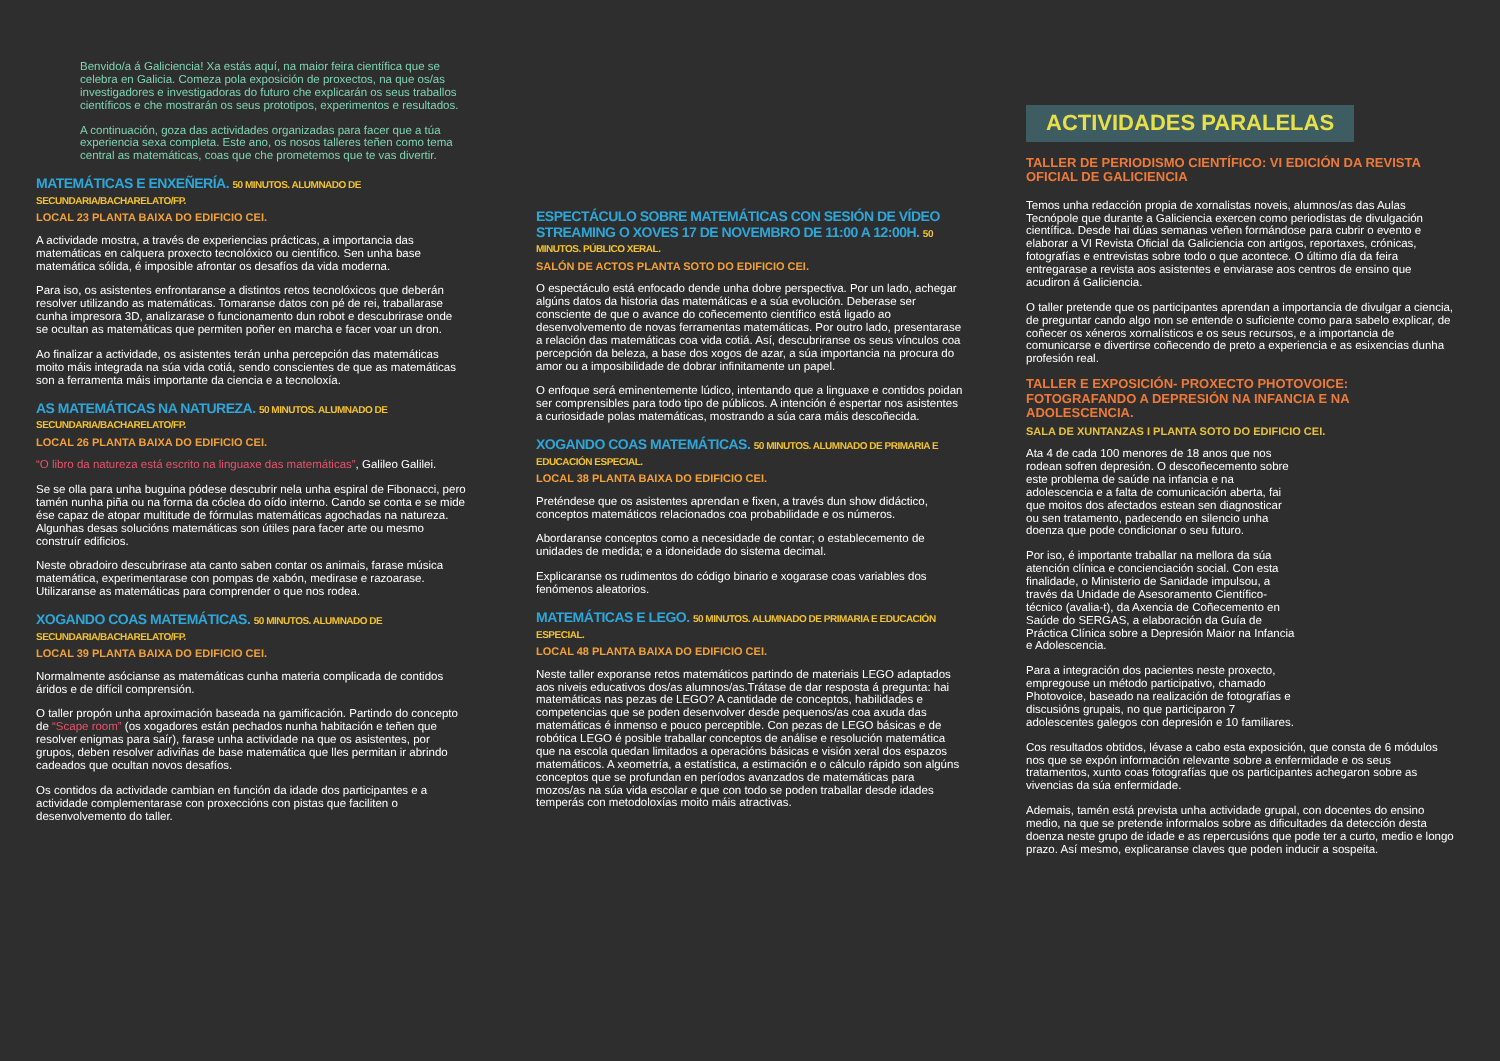Benvido/a á Galiciencia! Xa estás aquí, na maior feira científica que se celebra en Galicia. Comeza pola exposición de proxectos, na que os/as investigadores e investigadoras do futuro che explicarán os seus traballos científicos e che mostrarán os seus prototipos, experimentos e resultados.
A continuación, goza das actividades organizadas para facer que a túa experiencia sexa completa. Este ano, os nosos talleres teñen como tema central as matemáticas, coas que che prometemos que te vas divertir.
MATEMÁTICAS E ENXEÑERÍA. 50 MINUTOS. ALUMNADO DE SECUNDARIA/BACHARELATO/FP.
LOCAL 23 PLANTA BAIXA DO EDIFICIO CEI.
A actividade mostra, a través de experiencias prácticas, a importancia das matemáticas en calquera proxecto tecnolóxico ou científico. Sen unha base matemática sólida, é imposible afrontar os desafíos da vida moderna.
Para iso, os asistentes enfrontaranse a distintos retos tecnolóxicos que deberán resolver utilizando as matemáticas. Tomaranse datos con pé de rei, traballarase cunha impresora 3D, analizarase o funcionamento dun robot e descubrirase onde se ocultan as matemáticas que permiten poñer en marcha e facer voar un dron.
Ao finalizar a actividade, os asistentes terán unha percepción das matemáticas moito máis integrada na súa vida cotiá, sendo conscientes de que as matemáticas son a ferramenta máis importante da ciencia e a tecnoloxía.
AS MATEMÁTICAS NA NATUREZA. 50 MINUTOS. ALUMNADO DE SECUNDARIA/BACHARELATO/FP.
LOCAL 26 PLANTA BAIXA DO EDIFICIO CEI.
“O libro da natureza está escrito na linguaxe das matemáticas”, Galileo Galilei.
Se se olla para unha buguina pódese descubrir nela unha espiral de Fibonacci, pero tamén nunha piña ou na forma da cóclea do oído interno. Cando se conta e se mide ése capaz de atopar multitude de fórmulas matemáticas agochadas na natureza. Algunhas desas solucións matemáticas son útiles para facer arte ou mesmo construír edificios.
Neste obradoiro descubrirase ata canto saben contar os animais, farase música matemática, experimentarase con pompas de xabón, medirase e razoarase. Utilizaranse as matemáticas para comprender o que nos rodea.
XOGANDO COAS MATEMÁTICAS. 50 MINUTOS. ALUMNADO DE SECUNDARIA/BACHARELATO/FP.
LOCAL 39 PLANTA BAIXA DO EDIFICIO CEI.
Normalmente asócianse as matemáticas cunha materia complicada de contidos áridos e de difícil comprensión.
O taller propón unha aproximación baseada na gamificación. Partindo do concepto de “Scape room” (os xogadores están pechados nunha habitación e teñen que resolver enigmas para saír), farase unha actividade na que os asistentes, por grupos, deben resolver adiviñas de base matemática que lles permitan ir abrindo cadeados que ocultan novos desafíos.
Os contidos da actividade cambian en función da idade dos participantes e a actividade complementarase con proxeccións con pistas que faciliten o desenvolvemento do taller.
ESPECTÁCULO SOBRE MATEMÁTICAS CON SESIÓN DE VÍDEO STREAMING O XOVES 17 DE NOVEMBRO DE 11:00 A 12:00H. 50 MINUTOS. PÚBLICO XERAL.
SALÓN DE ACTOS PLANTA SOTO DO EDIFICIO CEI.
O espectáculo está enfocado dende unha dobre perspectiva. Por un lado, achegar algúns datos da historia das matemáticas e a súa evolución. Deberase ser consciente de que o avance do coñecemento científico está ligado ao desenvolvemento de novas ferramentas matemáticas. Por outro lado, presentarase a relación das matemáticas coa vida cotiá. Así, descubriranse os seus vínculos coa percepción da beleza, a base dos xogos de azar, a súa importancia na procura do amor ou a imposibilidade de dobrar infinitamente un papel.
O enfoque será eminentemente lúdico, intentando que a linguaxe e contidos poidan ser comprensibles para todo tipo de públicos. A intención é espertar nos asistentes a curiosidade polas matemáticas, mostrando a súa cara máis descoñecida.
XOGANDO COAS MATEMÁTICAS. 50 MINUTOS. ALUMNADO DE PRIMARIA E EDUCACIÓN ESPECIAL.
LOCAL 38 PLANTA BAIXA DO EDIFICIO CEI.
Preténdese que os asistentes aprendan e fixen, a través dun show didáctico, conceptos matemáticos relacionados coa probabilidade e os números.
Abordaranse conceptos como a necesidade de contar; o establecemento de unidades de medida; e a idoneidade do sistema decimal.
Explicaranse os rudimentos do código binario e xogarase coas variables dos fenómenos aleatorios.
MATEMÁTICAS E LEGO. 50 MINUTOS. ALUMNADO DE PRIMARIA E EDUCACIÓN ESPECIAL.
LOCAL 48 PLANTA BAIXA DO EDIFICIO CEI.
Neste taller exporanse retos matemáticos partindo de materiais LEGO adaptados aos niveis educativos dos/as alumnos/as.Trátase de dar resposta á pregunta: hai matemáticas nas pezas de LEGO? A cantidade de conceptos, habilidades e competencias que se poden desenvolver desde pequenos/as coa axuda das matemáticas é inmenso e pouco perceptible. Con pezas de LEGO básicas e de robótica LEGO é posible traballar conceptos de análise e resolución matemática que na escola quedan limitados a operacións básicas e visión xeral dos espazos matemáticos. A xeometría, a estatística, a estimación e o cálculo rápido son algúns conceptos que se profundan en períodos avanzados de matemáticas para mozos/as na súa vida escolar e que con todo se poden traballar desde idades temperás con metodoloxías moito máis atractivas.
ACTIVIDADES PARALELAS
TALLER DE PERIODISMO CIENTÍFICO: VI EDICIÓN DA REVISTA OFICIAL DE GALICIENCIA
Temos unha redacción propia de xornalistas noveis, alumnos/as das Aulas Tecnópole que durante a Galiciencia exercen como periodistas de divulgación científica. Desde hai dúas semanas veñen formándose para cubrir o evento e elaborar a VI Revista Oficial da Galiciencia con artigos, reportaxes, crónicas, fotografías e entrevistas sobre todo o que acontece. O último día da feira entregarase a revista aos asistentes e enviarase aos centros de ensino que acudiron á Galiciencia.
O taller pretende que os participantes aprendan a importancia de divulgar a ciencia, de preguntar cando algo non se entende o suficiente como para sabelo explicar, de coñecer os xéneros xornalísticos e os seus recursos, e a importancia de comunicarse e divertirse coñecendo de preto a experiencia e as esixencias dunha profesión real.
TALLER E EXPOSICIÓN- PROXECTO PHOTOVOICE: FOTOGRAFANDO A DEPRESIÓN NA INFANCIA E NA ADOLESCENCIA.
SALA DE XUNTANZAS I PLANTA SOTO DO EDIFICIO CEI.
Ata 4 de cada 100 menores de 18 anos que nos rodean sofren depresión. O descoñecemento sobre este problema de saúde na infancia e na adolescencia e a falta de comunicación aberta, fai que moitos dos afectados estean sen diagnosticar ou sen tratamento, padecendo en silencio unha doenza que pode condicionar o seu futuro.
Por iso, é importante traballar na mellora da súa atención clínica e concienciación social. Con esta finalidade, o Ministerio de Sanidade impulsou, a través da Unidade de Asesoramento Científico-técnico (avalia-t), da Axencia de Coñecemento en Saúde do SERGAS, a elaboración da Guía de Práctica Clínica sobre a Depresión Maior na Infancia e Adolescencia.
Para a integración dos pacientes neste proxecto, empregouse un método participativo, chamado Photovoice, baseado na realización de fotografías e discusións grupais, no que participaron 7 adolescentes galegos con depresión e 10 familiares.
Cos resultados obtidos, lévase a cabo esta exposición, que consta de 6 módulos nos que se expón información relevante sobre a enfermidade e os seus tratamentos, xunto coas fotografías que os participantes achegaron sobre as vivencias da súa enfermidade.
Ademais, tamén está prevista unha actividade grupal, con docentes do ensino medio, na que se pretende informalos sobre as dificultades da detección desta doenza neste grupo de idade e as repercusións que pode ter a curto, medio e longo prazo. Así mesmo, explicaranse claves que poden inducir a sospeita.